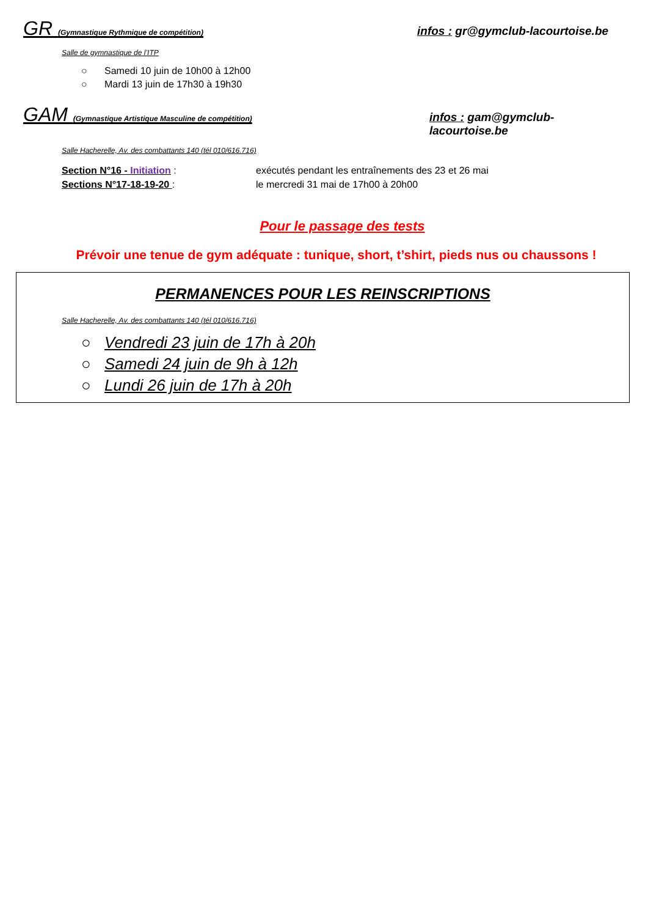GR (Gymnastique Rythmique de compétition)
infos : gr@gymclub-lacourtoise.be
Salle de gymnastique de l’ITP
○ Samedi 10 juin de 10h00 à 12h00
○ Mardi 13 juin de 17h30 à 19h30
GAM (Gymnastique Artistique Masculine de compétition)
infos : gam@gymclub-lacourtoise.be
Salle Hacherelle, Av. des combattants 140 (tél 010/616.716)
Section N°16 - Initiation : exécutés pendant les entraînements des 23 et 26 mai
Sections N°17-18-19-20 : le mercredi 31 mai de 17h00 à 20h00
Pour le passage des tests
Prévoir une tenue de gym adéquate : tunique, short, t’shirt, pieds nus ou chaussons !
PERMANENCES POUR LES REINSCRIPTIONS
Salle Hacherelle, Av. des combattants 140 (tél 010/616.716)
○ Vendredi 23 juin de 17h à 20h
○ Samedi 24 juin de 9h à 12h
○ Lundi 26 juin de 17h à 20h